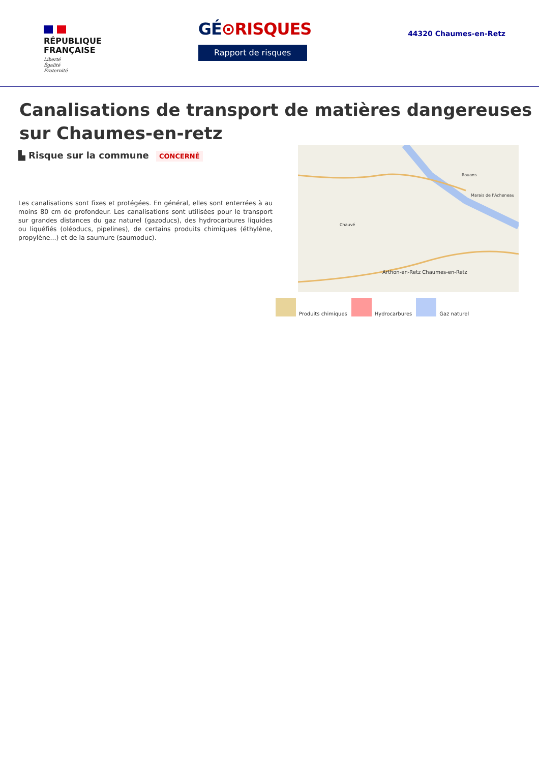RÉPUBLIQUE
FRANÇAISE
Liberté
Égalité
Fraternité
GÉ⊙RISQUES
Rapport de risques
44320 Chaumes-en-Retz
Canalisations de transport de matières dangereuses sur Chaumes-en-retz
▙ Risque sur la commune CONCERNÉ
Les canalisations sont fixes et protégées. En général, elles sont enterrées à au moins 80 cm de profondeur. Les canalisations sont utilisées pour le transport sur grandes distances du gaz naturel (gazoducs), des hydrocarbures liquides ou liquéfiés (oléoducs, pipelines), de certains produits chimiques (éthylène, propylène...) et de la saumure (saumoduc).
Chauvé
Arthon-en-Retz Chaumes-en-Retz
Rouans
Marais de l'Acheneau
Produits chimiques Hydrocarbures Gaz naturel